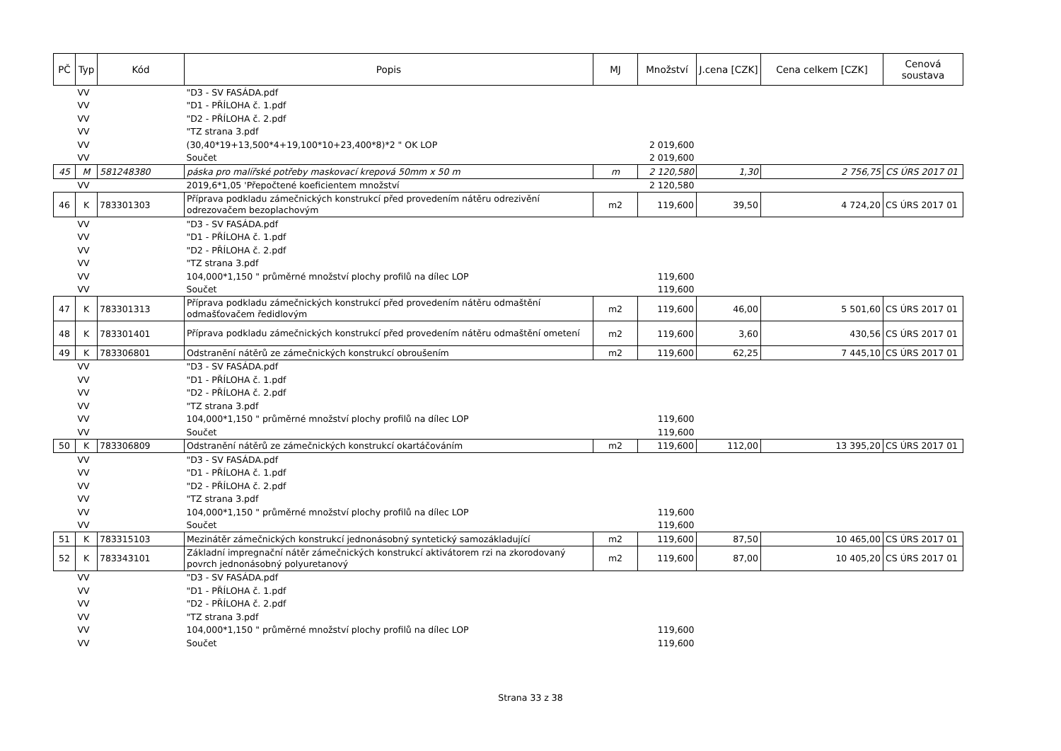| PČ | Typ | Kód | Popis | MJ | Množství | J.cena [CZK] | Cena celkem [CZK] | Cenová soustava |
| --- | --- | --- | --- | --- | --- | --- | --- | --- |
| | VV | | "D3 - SV FASÁDA.pdf | | | | | |
| | VV | | "D1 - PŘÍLOHA č. 1.pdf | | | | | |
| | VV | | "D2 - PŘÍLOHA č. 2.pdf | | | | | |
| | VV | | "TZ strana 3.pdf | | | | | |
| | VV | | (30,40*19+13,500*4+19,100*10+23,400*8)*2 " OK LOP | | 2 019,600 | | | |
| | VV | | Součet | | 2 019,600 | | | |
| 45 | M | 581248380 | páska pro malířské potřeby maskovací krepová 50mm x 50 m | m | 2 120,580 | 1,30 | 2 756,75 | CS ÚRS 2017 01 |
| | VV | | 2019,6*1,05 'Přepočtené koeficientem množství | | 2 120,580 | | | |
| 46 | K | 783301303 | Příprava podkladu zámečnických konstrukcí před provedením nátěru odrezivění odrezovačem bezoplachovým | m2 | 119,600 | 39,50 | 4 724,20 | CS ÚRS 2017 01 |
| | VV | | "D3 - SV FASÁDA.pdf | | | | | |
| | VV | | "D1 - PŘÍLOHA č. 1.pdf | | | | | |
| | VV | | "D2 - PŘÍLOHA č. 2.pdf | | | | | |
| | VV | | "TZ strana 3.pdf | | | | | |
| | VV | | 104,000*1,150 " průměrné množství plochy profilů na dílec LOP | | 119,600 | | | |
| | VV | | Součet | | 119,600 | | | |
| 47 | K | 783301313 | Příprava podkladu zámečnických konstrukcí před provedením nátěru odmaštění odmašťovačem ředidlovým | m2 | 119,600 | 46,00 | 5 501,60 | CS ÚRS 2017 01 |
| 48 | K | 783301401 | Příprava podkladu zámečnických konstrukcí před provedením nátěru odmaštění ometení | m2 | 119,600 | 3,60 | 430,56 | CS ÚRS 2017 01 |
| 49 | K | 783306801 | Odstranění nátěrů ze zámečnických konstrukcí obroušením | m2 | 119,600 | 62,25 | 7 445,10 | CS ÚRS 2017 01 |
| | VV | | "D3 - SV FASÁDA.pdf | | | | | |
| | VV | | "D1 - PŘÍLOHA č. 1.pdf | | | | | |
| | VV | | "D2 - PŘÍLOHA č. 2.pdf | | | | | |
| | VV | | "TZ strana 3.pdf | | | | | |
| | VV | | 104,000*1,150 " průměrné množství plochy profilů na dílec LOP | | 119,600 | | | |
| | VV | | Součet | | 119,600 | | | |
| 50 | K | 783306809 | Odstranění nátěrů ze zámečnických konstrukcí okartáčováním | m2 | 119,600 | 112,00 | 13 395,20 | CS ÚRS 2017 01 |
| | VV | | "D3 - SV FASÁDA.pdf | | | | | |
| | VV | | "D1 - PŘÍLOHA č. 1.pdf | | | | | |
| | VV | | "D2 - PŘÍLOHA č. 2.pdf | | | | | |
| | VV | | "TZ strana 3.pdf | | | | | |
| | VV | | 104,000*1,150 " průměrné množství plochy profilů na dílec LOP | | 119,600 | | | |
| | VV | | Součet | | 119,600 | | | |
| 51 | K | 783315103 | Mezinátěr zámečnických konstrukcí jednonásobný syntetický samozákladující | m2 | 119,600 | 87,50 | 10 465,00 | CS ÚRS 2017 01 |
| 52 | K | 783343101 | Základní impregnační nátěr zámečnických konstrukcí aktivátorem rzi na zkorodovaný povrch jednonásobný polyuretanový | m2 | 119,600 | 87,00 | 10 405,20 | CS ÚRS 2017 01 |
| | VV | | "D3 - SV FASÁDA.pdf | | | | | |
| | VV | | "D1 - PŘÍLOHA č. 1.pdf | | | | | |
| | VV | | "D2 - PŘÍLOHA č. 2.pdf | | | | | |
| | VV | | "TZ strana 3.pdf | | | | | |
| | VV | | 104,000*1,150 " průměrné množství plochy profilů na dílec LOP | | 119,600 | | | |
| | VV | | Součet | | 119,600 | | | |
Strana 33 z 38